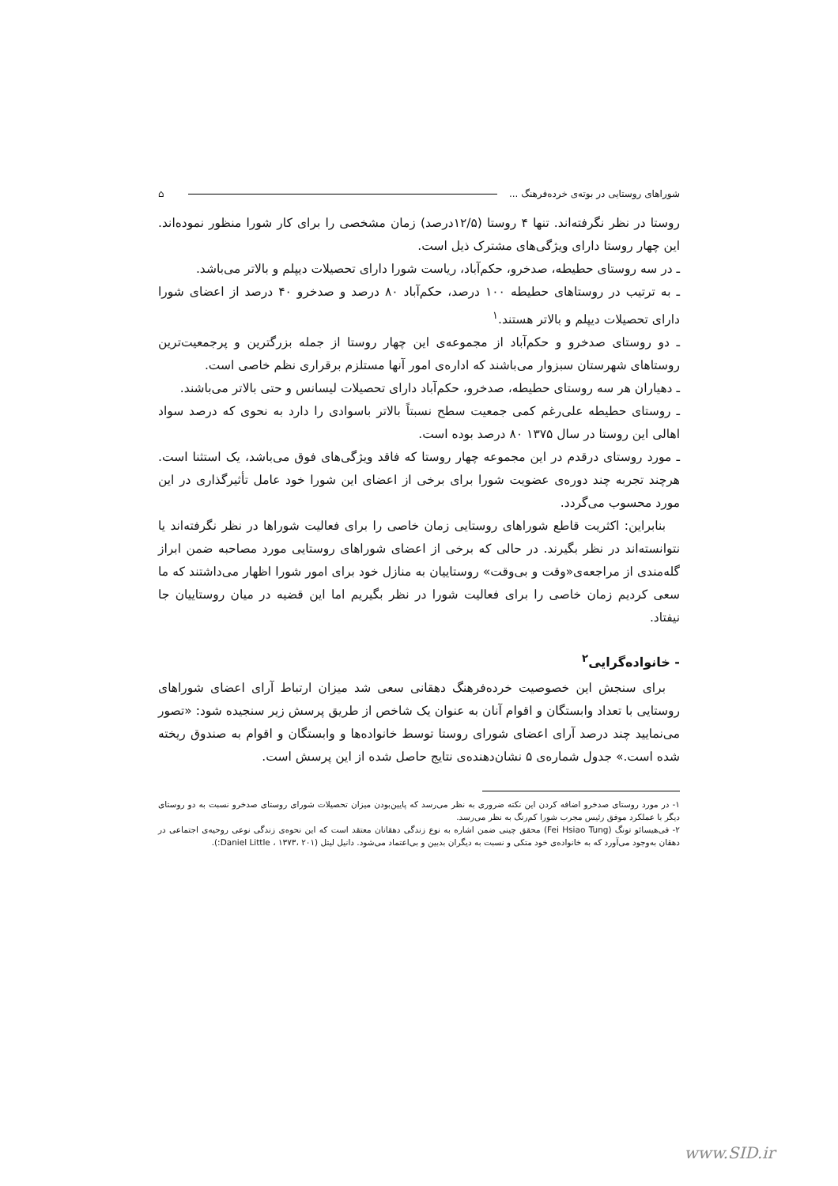شوراهای روستایی در بوته‌ی خرده‌فرهنگ ... ⌂
روستا در نظر نگرفته‌اند. تنها ۴ روستا (۱۲/۵درصد) زمان مشخصی را برای کار شورا منظور نموده‌اند. این چهار روستا دارای ویژگی‌های مشترک ذیل است.
ـ در سه روستای حطیطه، صدخرو، حکم‌آباد، ریاست شورا دارای تحصیلات دیپلم و بالاتر می‌باشد.
ـ به ترتیب در روستاهای حطیطه ۱۰۰ درصد، حکم‌آباد ۸۰ درصد و صدخرو ۴۰ درصد از اعضای شورا دارای تحصیلات دیپلم و بالاتر هستند.<sup>۱</sup>
ـ دو روستای صدخرو و حکم‌آباد از مجموعه‌ی این چهار روستا از جمله بزرگترین و پرجمعیت‌ترین روستاهای شهرستان سبزوار می‌باشند که اداره‌ی امور آنها مستلزم برقراری نظم خاصی است.
ـ دهیاران هر سه روستای حطیطه، صدخرو، حکم‌آباد دارای تحصیلات لیسانس و حتی بالاتر می‌باشند.
ـ روستای حطیطه علی‌رغم کمی جمعیت سطح نسبتاً بالاتر باسوادی را دارد به نحوی که درصد سواد اهالی این روستا در سال ۱۳۷۵ ۸۰ درصد بوده است.
ـ مورد روستای درقدم در این مجموعه چهار روستا که فاقد ویژگی‌های فوق می‌باشد، یک استثنا است. هرچند تجربه چند دوره‌ی عضویت شورا برای برخی از اعضای این شورا خود عامل تأثیرگذاری در این مورد محسوب می‌گردد.
بنابراین: اکثریت قاطع شوراهای روستایی زمان خاصی را برای فعالیت شوراها در نظر نگرفته‌اند یا نتوانسته‌اند در نظر بگیرند. در حالی که برخی از اعضای شوراهای روستایی مورد مصاحبه ضمن ابراز گله‌مندی از مراجعه‌ی«وقت و بی‌وقت» روستاییان به منازل خود برای امور شورا اظهار می‌داشتند که ما سعی کردیم زمان خاصی را برای فعالیت شورا در نظر بگیریم اما این قضیه در میان روستاییان جا نیفتاد.
- خانواده‌گرایی<sup>۲</sup>
برای سنجش این خصوصیت خرده‌فرهنگ دهقانی سعی شد میزان ارتباط آرای اعضای شوراهای روستایی با تعداد وابستگان و اقوام آنان به عنوان یک شاخص از طریق پرسش زیر سنجیده شود: «تصور می‌نمایید چند درصد آرای اعضای شورای روستا توسط خانواده‌ها و وابستگان و اقوام به صندوق ریخته شده است.» جدول شماره‌ی ۵ نشان‌دهنده‌ی نتایج حاصل شده از این پرسش است.
۱- در مورد روستای صدخرو اضافه کردن این نکته ضروری به نظر می‌رسد که پایین‌بودن میزان تحصیلات شورای روستای صدخرو نسبت به دو روستای دیگر با عملکرد موفق رئیس مجرب شورا کم‌رنگ به نظر می‌رسد.
۲- فی‌هیسائو تونگ (Fei Hsiao Tung) محقق چینی ضمن اشاره به نوع زندگی دهقانان معتقد است که این نحوه‌ی زندگی نوعی روحیه‌ی اجتماعی در دهقان به‌وجود می‌آورد که به خانواده‌ی خود متکی و نسبت به دیگران بدبین و بی‌اعتماد می‌شود. دانیل لیتل (Daniel Little ، ۱۳۷۳، ۲۰۱:).
www.SID.ir